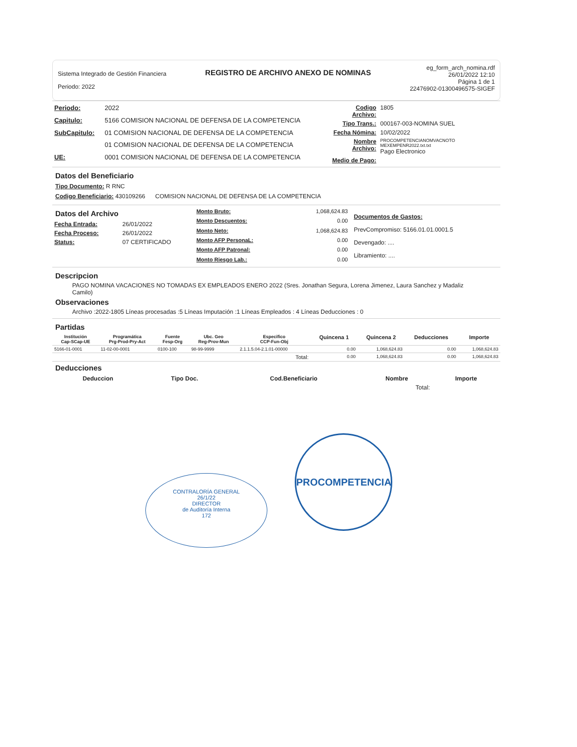Sistema Integrado de Gestión Financiera
Periodo: 2022
REGISTRO DE ARCHIVO ANEXO DE NOMINAS
eg_form_arch_nomina.rdf
26/01/2022 12:10
Página 1 de 1
22476902-01300496575-SIGEF
| Periodo: | 2022 |
| Capitulo: | 5166 COMISION NACIONAL DE DEFENSA DE LA COMPETENCIA |
| SubCapitulo: | 01 COMISION NACIONAL DE DEFENSA DE LA COMPETENCIA |
| | 01 COMISION NACIONAL DE DEFENSA DE LA COMPETENCIA |
| UE: | 0001 COMISION NACIONAL DE DEFENSA DE LA COMPETENCIA |
| Codigo Archivo: | 1805 |
| Tipo Trans.: | 000167-003-NOMINA SUEL |
| Fecha Nómina: | 10/02/2022 |
| Nombre Archivo: | PROCOMPETENCIANOMVACNOTO MEXEMPENR2022.txt.txt Pago Electronico |
| Medio de Pago: | |
Datos del Beneficiario
Tipo Documento: R RNC
Codigo Beneficiario: 430109266 COMISION NACIONAL DE DEFENSA DE LA COMPETENCIA
Datos del Archivo
| Fecha Entrada: | 26/01/2022 |
| Fecha Proceso: | 26/01/2022 |
| Status: | 07 CERTIFICADO |
| Monto Bruto: | 1,068,624.83 |
| Monto Descuentos: | 0.00 |
| Monto Neto: | 1,068,624.83 |
| Monto AFP PersonaL: | 0.00 |
| Monto AFP Patronal: | 0.00 |
| Monto Riesgo Lab.: | 0.00 |
Documentos de Gastos:
PrevCompromiso: 5166.01.01.0001.5
Devengado: ....
Libramiento: ....
Descripcion
PAGO NOMINA VACACIONES NO TOMADAS EX EMPLEADOS ENERO 2022 (Sres. Jonathan Segura, Lorena Jimenez, Laura Sanchez y Madaliz Camilo)
Observaciones
Archivo :2022-1805 Líneas procesadas :5 Líneas Imputación :1 Líneas Empleados : 4 Líneas Deducciones : 0
Partidas
| Institución Cap-SCap-UE | Programática Prg-Prod-Pry-Act | Fuente Fesp-Org | Ubc. Geo Reg-Prov-Mun | Especifico CCP-Fun-Obj | Quincena 1 | Quincena 2 | Deducciones | Importe |
| --- | --- | --- | --- | --- | --- | --- | --- | --- |
| 5166-01-0001 | 11-02-00-0001 | 0100-100 | 98-99-9999 | 2.1.1.5.04-2.1.01-00000 | 0.00 | 1,068,624.83 | 0.00 | 1,068,624.83 |
| Total: | | | | | 0.00 | 1,068,624.83 | 0.00 | 1,068,624.83 |
Deducciones
| Deduccion | Tipo Doc. | Cod.Beneficiario | Nombre | Importe |
| --- | --- | --- | --- | --- |
| Total: | | | | |
PROCOMPETENCIA
CONTRALORÍA GENERAL
26/1/22
DIRECTOR
de Auditoría Interna
172